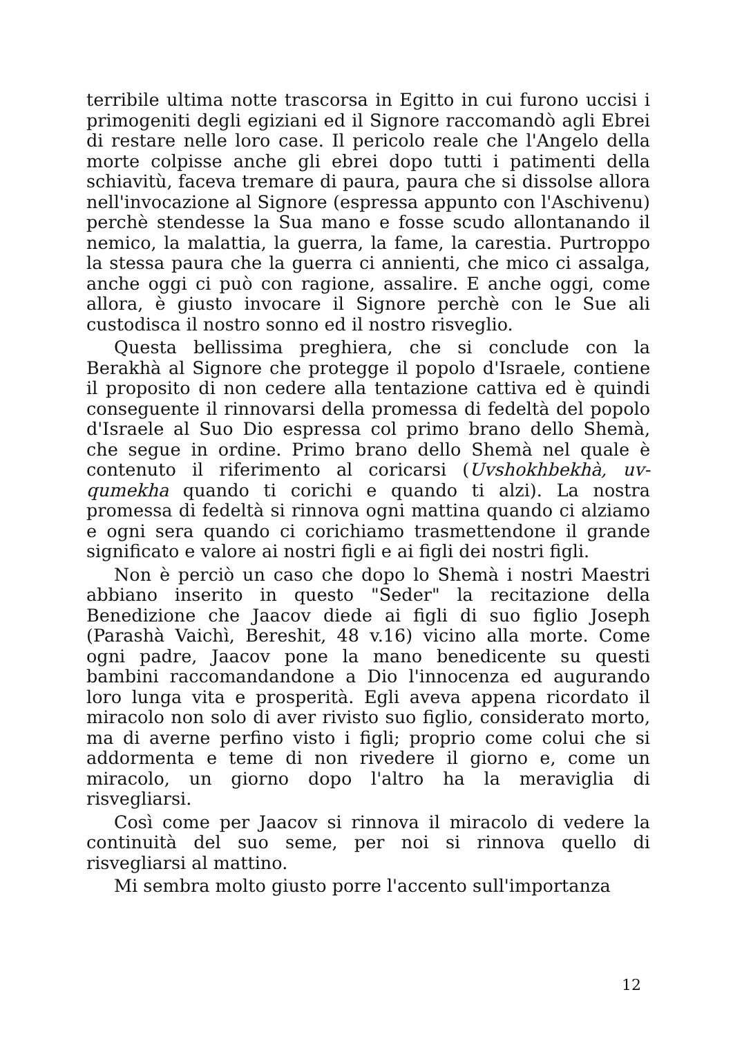terribile ultima notte trascorsa in Egitto in cui furono uccisi i primogeniti degli egiziani ed il Signore raccomandò agli Ebrei di restare nelle loro case. Il pericolo reale che l'Angelo della morte colpisse anche gli ebrei dopo tutti i patimenti della schiavitù, faceva tremare di paura, paura che si dissolse allora nell'invocazione al Signore (espressa appunto con l'Aschivenu) perchè stendesse la Sua mano e fosse scudo allontanando il nemico, la malattia, la guerra, la fame, la carestia. Purtroppo la stessa paura che la guerra ci annienti, che mico ci assalga, anche oggi ci può con ragione, assalire. E anche oggi, come allora, è giusto invocare il Signore perchè con le Sue ali custodisca il nostro sonno ed il nostro risveglio.
Questa bellissima preghiera, che si conclude con la Berakhà al Signore che protegge il popolo d'Israele, contiene il proposito di non cedere alla tentazione cattiva ed è quindi conseguente il rinnovarsi della promessa di fedeltà del popolo d'Israele al Suo Dio espressa col primo brano dello Shemà, che segue in ordine. Primo brano dello Shemà nel quale è contenuto il riferimento al coricarsi (Uvshokhbekhà, uv-qumekha quando ti corichi e quando ti alzi). La nostra promessa di fedeltà si rinnova ogni mattina quando ci alziamo e ogni sera quando ci corichiamo trasmettendone il grande significato e valore ai nostri figli e ai figli dei nostri figli.
Non è perciò un caso che dopo lo Shemà i nostri Maestri abbiano inserito in questo "Seder" la recitazione della Benedizione che Jaacov diede ai figli di suo figlio Joseph (Parashà Vaichì, Bereshit, 48 v.16) vicino alla morte. Come ogni padre, Jaacov pone la mano benedicente su questi bambini raccomandandone a Dio l'innocenza ed augurando loro lunga vita e prosperità. Egli aveva appena ricordato il miracolo non solo di aver rivisto suo figlio, considerato morto, ma di averne perfino visto i figli; proprio come colui che si addormenta e teme di non rivedere il giorno e, come un miracolo, un giorno dopo l'altro ha la meraviglia di risvegliarsi.
Così come per Jaacov si rinnova il miracolo di vedere la continuità del suo seme, per noi si rinnova quello di risvegliarsi al mattino.
Mi sembra molto giusto porre l'accento sull'importanza
12